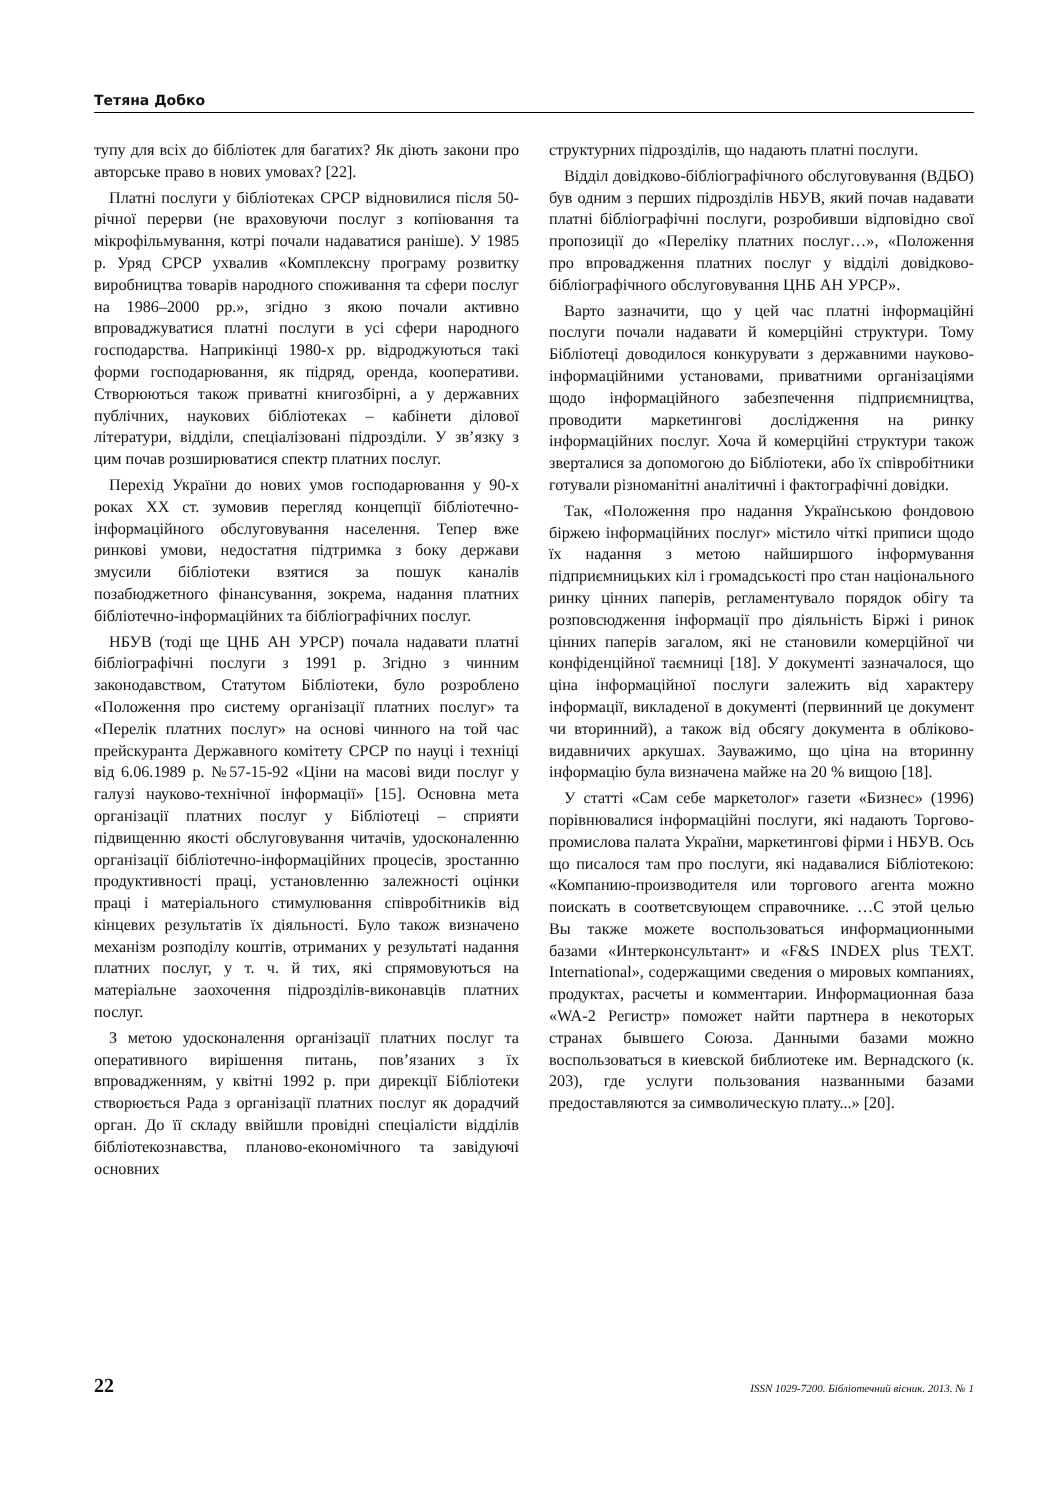Тетяна Добко
тупу для всіх до бібліотек для багатих? Як діють закони про авторське право в нових умовах? [22].
Платні послуги у бібліотеках СРСР відновилися після 50-річної перерви (не враховуючи послуг з копіювання та мікрофільмування, котрі почали надаватися раніше). У 1985 р. Уряд СРСР ухвалив «Комплексну програму розвитку виробництва товарів народного споживання та сфери послуг на 1986–2000 рр.», згідно з якою почали активно впроваджуватися платні послуги в усі сфери народного господарства. Наприкінці 1980-х рр. відроджуються такі форми господарювання, як підряд, оренда, кооперативи. Створюються також приватні книгозбірні, а у державних публічних, наукових бібліотеках – кабінети ділової літератури, відділи, спеціалізовані підрозділи. У зв’язку з цим почав розширюватися спектр платних послуг.
Перехід України до нових умов господарювання у 90-х роках XX ст. зумовив перегляд концепції бібліотечно-інформаційного обслуговування населення. Тепер вже ринкові умови, недостатня підтримка з боку держави змусили бібліотеки взятися за пошук каналів позабюджетного фінансування, зокрема, надання платних бібліотечно-інформаційних та бібліографічних послуг.
НБУВ (тоді ще ЦНБ АН УРСР) почала надавати платні бібліографічні послуги з 1991 р. Згідно з чинним законодавством, Статутом Бібліотеки, було розроблено «Положення про систему організації платних послуг» та «Перелік платних послуг» на основі чинного на той час прейскуранта Державного комітету СРСР по науці і техніці від 6.06.1989 р. №57-15-92 «Ціни на масові види послуг у галузі науково-технічної інформації» [15]. Основна мета організації платних послуг у Бібліотеці – сприяти підвищенню якості обслуговування читачів, удосконаленню організації бібліотечно-інформаційних процесів, зростанню продуктивності праці, установленню залежності оцінки праці і матеріального стимулювання співробітників від кінцевих результатів їх діяльності. Було також визначено механізм розподілу коштів, отриманих у результаті надання платних послуг, у т. ч. й тих, які спрямовуються на матеріальне заохочення підрозділів-виконавців платних послуг.
З метою удосконалення організації платних послуг та оперативного вирішення питань, пов’язаних з їх впровадженням, у квітні 1992 р. при дирекції Бібліотеки створюється Рада з організації платних послуг як дорадчий орган. До її складу ввійшли провідні спеціалісти відділів бібліотекознавства, планово-економічного та завідуючі основних
структурних підрозділів, що надають платні послуги.
Відділ довідково-бібліографічного обслуговування (ВДБО) був одним з перших підрозділів НБУВ, який почав надавати платні бібліографічні послуги, розробивши відповідно свої пропозиції до «Переліку платних послуг…», «Положення про впровадження платних послуг у відділі довідково-бібліографічного обслуговування ЦНБ АН УРСР».
Варто зазначити, що у цей час платні інформаційні послуги почали надавати й комерційні структури. Тому Бібліотеці доводилося конкурувати з державними науково-інформаційними установами, приватними організаціями щодо інформаційного забезпечення підприємництва, проводити маркетингові дослідження на ринку інформаційних послуг. Хоча й комерційні структури також зверталися за допомогою до Бібліотеки, або їх співробітники готували різноманітні аналітичні і фактографічні довідки.
Так, «Положення про надання Українською фондовою біржею інформаційних послуг» містило чіткі приписи щодо їх надання з метою найширшого інформування підприємницьких кіл і громадськості про стан національного ринку цінних паперів, регламентувало порядок обігу та розповсюдження інформації про діяльність Біржі і ринок цінних паперів загалом, які не становили комерційної чи конфіденційної таємниці [18]. У документі зазначалося, що ціна інформаційної послуги залежить від характеру інформації, викладеної в документі (первинний це документ чи вторинний), а також від обсягу документа в обліково-видавничих аркушах. Зауважимо, що ціна на вторинну інформацію була визначена майже на 20 % вищою [18].
У статті «Сам себе маркетолог» газети «Бизнес» (1996) порівнювалися інформаційні послуги, які надають Торгово-промислова палата України, маркетингові фірми і НБУВ. Ось що писалося там про послуги, які надавалися Бібліотекою: «Компанию-производителя или торгового агента можно поискать в соответсвующем справочнике. …С этой целью Вы также можете воспользоваться информационными базами «Интерконсультант» и «F&S INDEX plus TEXT. International», содержащими сведения о мировых компаниях, продуктах, расчеты и комментарии. Информационная база «WA-2 Регистр» поможет найти партнера в некоторых странах бывшего Союза. Данными базами можно воспользоваться в киевской библиотеке им. Вернадского (к. 203), где услуги пользования названными базами предоставляются за символическую плату...» [20].
22 ISSN 1029-7200. Бібліотечний вісник. 2013. № 1